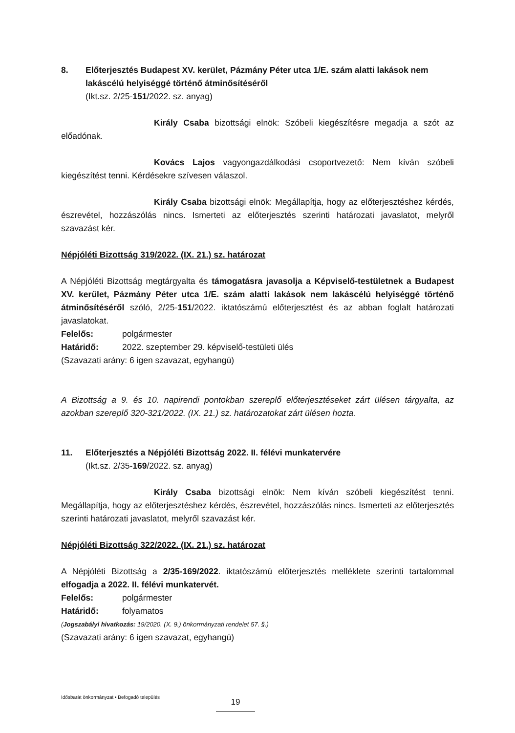8. Előterjesztés Budapest XV. kerület, Pázmány Péter utca 1/E. szám alatti lakások nem lakáscélú helyiséggé történő átminősítéséről
(Ikt.sz. 2/25-151/2022. sz. anyag)
Király Csaba bizottsági elnök: Szóbeli kiegészítésre megadja a szót az előadónak.
Kovács Lajos vagyongazdálkodási csoportvezető: Nem kíván szóbeli kiegészítést tenni. Kérdésekre szívesen válaszol.
Király Csaba bizottsági elnök: Megállapítja, hogy az előterjesztéshez kérdés, észrevétel, hozzászólás nincs. Ismerteti az előterjesztés szerinti határozati javaslatot, melyről szavazást kér.
Népjóléti Bizottság 319/2022. (IX. 21.) sz. határozat
A Népjóléti Bizottság megtárgyalta és támogatásra javasolja a Képviselő-testületnek a Budapest XV. kerület, Pázmány Péter utca 1/E. szám alatti lakások nem lakáscélú helyiséggé történő átminősítéséről szóló, 2/25-151/2022. iktatószámú előterjesztést és az abban foglalt határozati javaslatokat.
Felelős: polgármester
Határidő: 2022. szeptember 29. képviselő-testületi ülés
(Szavazati arány: 6 igen szavazat, egyhangú)
A Bizottság a 9. és 10. napirendi pontokban szereplő előterjesztéseket zárt ülésen tárgyalta, az azokban szereplő 320-321/2022. (IX. 21.) sz. határozatokat zárt ülésen hozta.
11. Előterjesztés a Népjóléti Bizottság 2022. II. félévi munkatervére
(Ikt.sz. 2/35-169/2022. sz. anyag)
Király Csaba bizottsági elnök: Nem kíván szóbeli kiegészítést tenni. Megállapítja, hogy az előterjesztéshez kérdés, észrevétel, hozzászólás nincs. Ismerteti az előterjesztés szerinti határozati javaslatot, melyről szavazást kér.
Népjóléti Bizottság 322/2022. (IX. 21.) sz. határozat
A Népjóléti Bizottság a 2/35-169/2022. iktatószámú előterjesztés melléklete szerinti tartalommal elfogadja a 2022. II. félévi munkatervét.
Felelős: polgármester
Határidő: folyamatos
(Jogszabályi hivatkozás: 19/2020. (X. 9.) önkormányzati rendelet 57. §.)
(Szavazati arány: 6 igen szavazat, egyhangú)
Idősbarát önkormányzat • Befogadó település 19